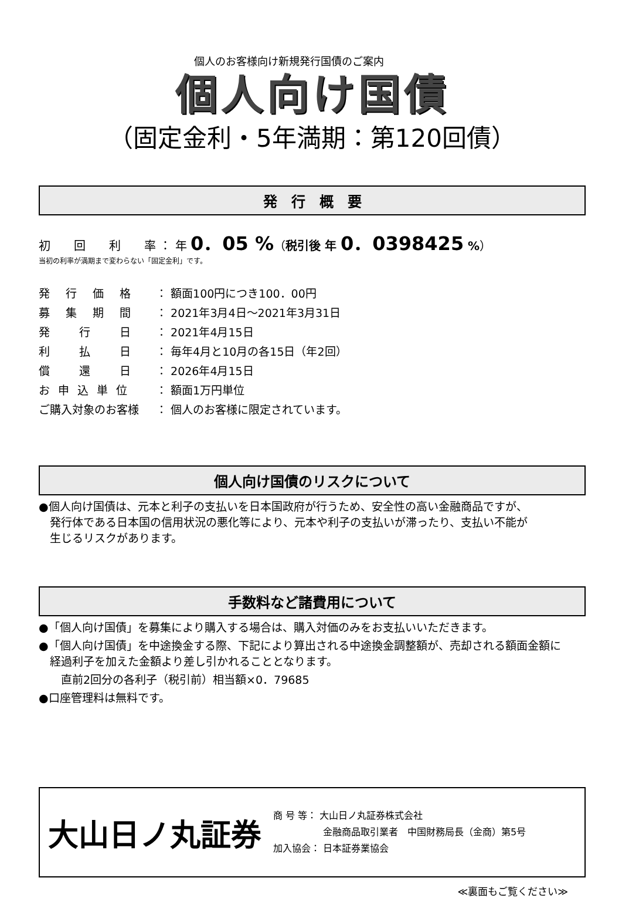個人のお客様向け新規発行国債のご案内
個人向け国債
（固定金利・5年満期：第120回債）
発　行　概　要
初　　回　　利　　率 ： 年 0．05 %（税引後 年 0．0398425 %）
当初の利率が満期まで変わらない「固定金利」です。
| 発 行 価 格 | ： 額面100円につき100．00円 |
| 募 集 期 間 | ： 2021年3月4日～2021年3月31日 |
| 発 行 日 | ： 2021年4月15日 |
| 利 払 日 | ： 毎年4月と10月の各15日（年2回） |
| 償 還 日 | ： 2026年4月15日 |
| お 申 込 単 位 | ： 額面1万円単位 |
| ご購入対象のお客様 | ： 個人のお客様に限定されています。 |
個人向け国債のリスクについて
●個人向け国債は、元本と利子の支払いを日本国政府が行うため、安全性の高い金融商品ですが、
　発行体である日本国の信用状況の悪化等により、元本や利子の支払いが滞ったり、支払い不能が
　生じるリスクがあります。
手数料など諸費用について
●「個人向け国債」を募集により購入する場合は、購入対価のみをお支払いいただきます。
●「個人向け国債」を中途換金する際、下記により算出される中途換金調整額が、売却される額面金額に
　経過利子を加えた金額より差し引かれることとなります。
　　直前2回分の各利子（税引前）相当額×0．79685
●口座管理料は無料です。
大山日ノ丸証券
商 号 等： 大山日ノ丸証券株式会社
　　　　　 金融商品取引業者　中国財務局長（金商）第5号
加入協会： 日本証券業協会
≪裏面もご覧ください≫